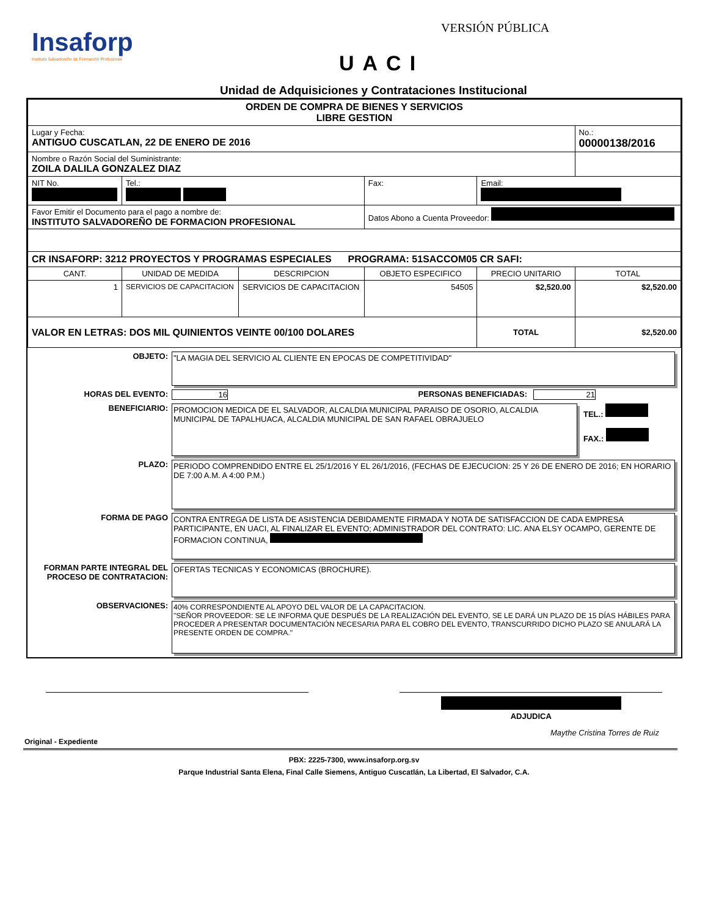Insaforp
Instituto Salvadoreño de Formación Profesional
VERSIÓN PÚBLICA
UACI
Unidad de Adquisiciones y Contrataciones Institucional
| ORDEN DE COMPRA DE BIENES Y SERVICIOS LIBRE GESTION | | | | | |
| Lugar y Fecha: ANTIGUO CUSCATLAN, 22 DE ENERO DE 2016 | | | | | No.: 00000138/2016 |
| Nombre o Razón Social del Suministrante: ZOILA DALILA GONZALEZ DIAZ | | | | | |
| NIT No. | Tel.: | | Fax: | Email: | |
| Favor Emitir el Documento para el pago a nombre de: INSTITUTO SALVADOREÑO DE FORMACION PROFESIONAL | | | Datos Abono a Cuenta Proveedor: | | |
| CR INSAFORP: 3212 PROYECTOS Y PROGRAMAS ESPECIALES PROGRAMA: 51SACCOM05 CR SAFI: | | | | | |
| CANT. | UNIDAD DE MEDIDA | DESCRIPCION | OBJETO ESPECIFICO | PRECIO UNITARIO | TOTAL |
| 1 | SERVICIOS DE CAPACITACION | SERVICIOS DE CAPACITACION | 54505 | $2,520.00 | $2,520.00 |
| VALOR EN LETRAS: DOS MIL QUINIENTOS VEINTE 00/100 DOLARES | | | | TOTAL | $2,520.00 |
OBJETO: "LA MAGIA DEL SERVICIO AL CLIENTE EN EPOCAS DE COMPETITIVIDAD"
HORAS DEL EVENTO: 16 PERSONAS BENEFICIADAS: 21
BENEFICIARIO: PROMOCION MEDICA DE EL SALVADOR, ALCALDIA MUNICIPAL PARAISO DE OSORIO, ALCALDIA MUNICIPAL DE TAPALHUACA, ALCALDIA MUNICIPAL DE SAN RAFAEL OBRAJUELO
TEL.:
FAX.:
PLAZO: PERIODO COMPRENDIDO ENTRE EL 25/1/2016 Y EL 26/1/2016, (FECHAS DE EJECUCION: 25 Y 26 DE ENERO DE 2016; EN HORARIO DE 7:00 A.M. A 4:00 P.M.)
FORMA DE PAGO CONTRA ENTREGA DE LISTA DE ASISTENCIA DEBIDAMENTE FIRMADA Y NOTA DE SATISFACCION DE CADA EMPRESA PARTICIPANTE, EN UACI, AL FINALIZAR EL EVENTO; ADMINISTRADOR DEL CONTRATO: LIC. ANA ELSY OCAMPO, GERENTE DE FORMACION CONTINUA,
FORMAN PARTE INTEGRAL DEL PROCESO DE CONTRATACION:
OFERTAS TECNICAS Y ECONOMICAS (BROCHURE).
OBSERVACIONES: 40% CORRESPONDIENTE AL APOYO DEL VALOR DE LA CAPACITACION.
"SEÑOR PROVEEDOR: SE LE INFORMA QUE DESPUÉS DE LA REALIZACIÓN DEL EVENTO, SE LE DARÁ UN PLAZO DE 15 DÍAS HÁBILES PARA PROCEDER A PRESENTAR DOCUMENTACIÓN NECESARIA PARA EL COBRO DEL EVENTO, TRANSCURRIDO DICHO PLAZO SE ANULARÁ LA PRESENTE ORDEN DE COMPRA."
ADJUDICA
Maythe Cristina Torres de Ruiz
Original - Expediente
PBX: 2225-7300, www.insaforp.org.sv
Parque Industrial Santa Elena, Final Calle Siemens, Antiguo Cuscatlán, La Libertad, El Salvador, C.A.